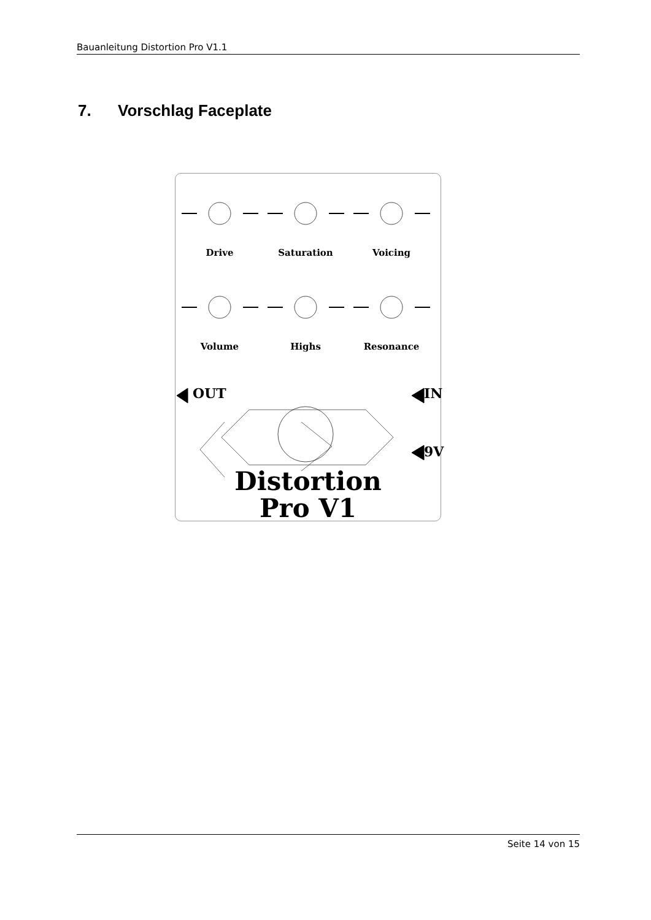Bauanleitung Distortion Pro V1.1
7. Vorschlag Faceplate
Drive Saturation Voicing
Volume Highs Resonance
OUT IN
9V
Distortion
Pro V1
Seite 14 von 15